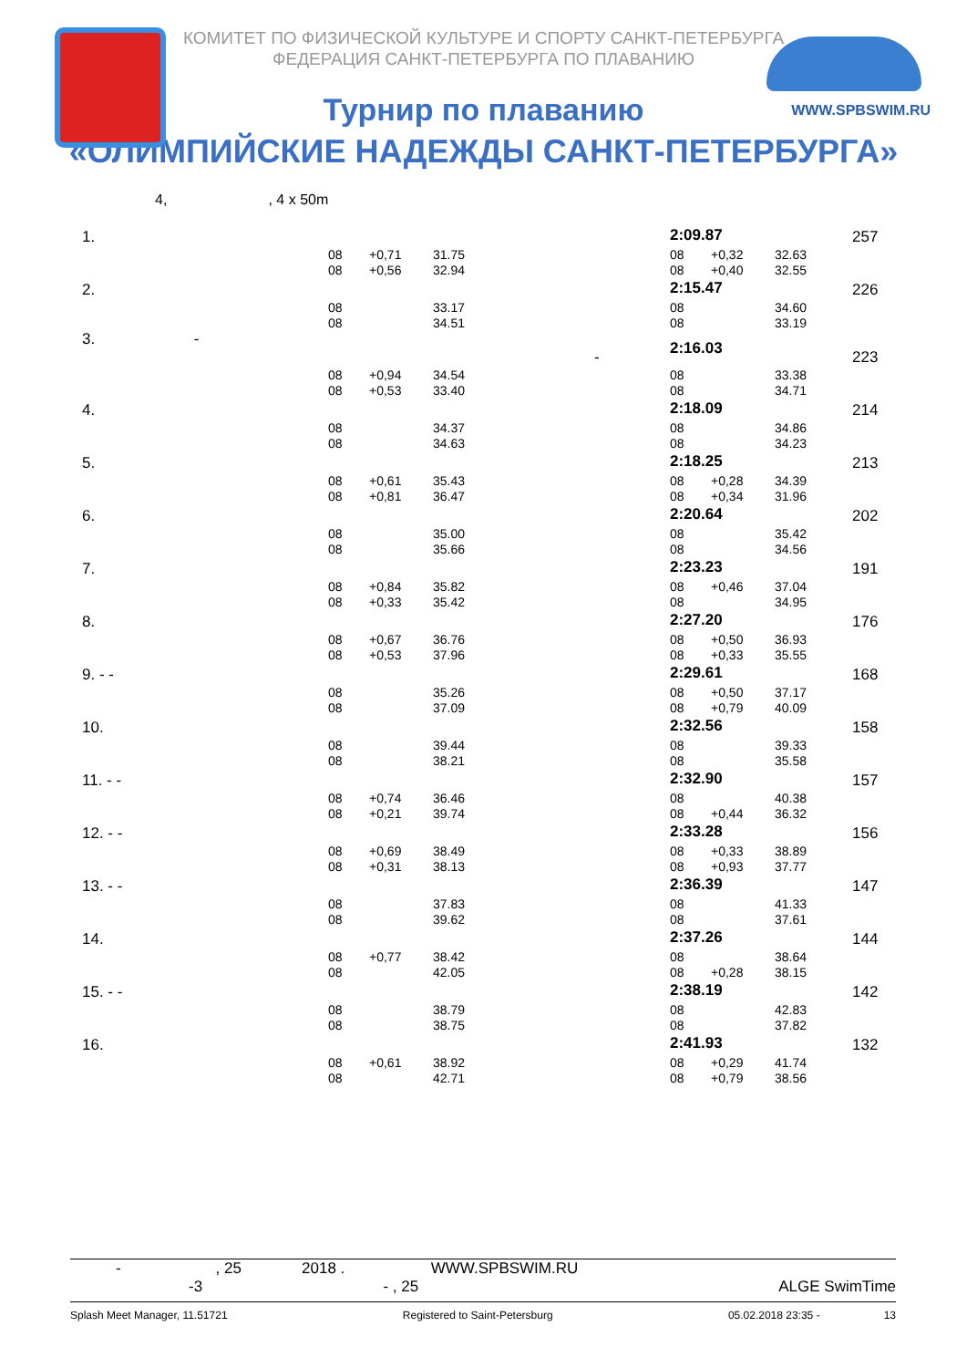КОМИТЕТ ПО ФИЗИЧЕСКОЙ КУЛЬТУРЕ И СПОРТУ САНКТ-ПЕТЕРБУРГА
ФЕДЕРАЦИЯ САНКТ-ПЕТЕРБУРГА ПО ПЛАВАНИЮ
WWW.SPBSWIM.RU
Турнир по плаванию
«ОЛИМПИЙСКИЕ НАДЕЖДЫ САНКТ-ПЕТЕРБУРГА»
4, , 4 x 50m
| 1. | | | | 2:09.87 | | | 257 |
| | 08 | +0,71 | 31.75 | 08 | +0,32 | 32.63 | |
| | 08 | +0,56 | 32.94 | 08 | +0,40 | 32.55 | |
| 2. | | | | 2:15.47 | | | 226 |
| | 08 | | 33.17 | 08 | | 34.60 | |
| | 08 | | 34.51 | 08 | | 33.19 | |
| 3. - - | | | | 2:16.03 | | | 223 |
| | 08 | +0,94 | 34.54 | 08 | | 33.38 | |
| | 08 | +0,53 | 33.40 | 08 | | 34.71 | |
| 4. | | | | 2:18.09 | | | 214 |
| | 08 | | 34.37 | 08 | | 34.86 | |
| | 08 | | 34.63 | 08 | | 34.23 | |
| 5. | | | | 2:18.25 | | | 213 |
| | 08 | +0,61 | 35.43 | 08 | +0,28 | 34.39 | |
| | 08 | +0,81 | 36.47 | 08 | +0,34 | 31.96 | |
| 6. | | | | 2:20.64 | | | 202 |
| | 08 | | 35.00 | 08 | | 35.42 | |
| | 08 | | 35.66 | 08 | | 34.56 | |
| 7. | | | | 2:23.23 | | | 191 |
| | 08 | +0,84 | 35.82 | 08 | +0,46 | 37.04 | |
| | 08 | +0,33 | 35.42 | 08 | | 34.95 | |
| 8. | | | | 2:27.20 | | | 176 |
| | 08 | +0,67 | 36.76 | 08 | +0,50 | 36.93 | |
| | 08 | +0,53 | 37.96 | 08 | +0,33 | 35.55 | |
| 9. - - | | | | 2:29.61 | | | 168 |
| | 08 | | 35.26 | 08 | +0,50 | 37.17 | |
| | 08 | | 37.09 | 08 | +0,79 | 40.09 | |
| 10. | | | | 2:32.56 | | | 158 |
| | 08 | | 39.44 | 08 | | 39.33 | |
| | 08 | | 38.21 | 08 | | 35.58 | |
| 11. - - | | | | 2:32.90 | | | 157 |
| | 08 | +0,74 | 36.46 | 08 | | 40.38 | |
| | 08 | +0,21 | 39.74 | 08 | +0,44 | 36.32 | |
| 12. - - | | | | 2:33.28 | | | 156 |
| | 08 | +0,69 | 38.49 | 08 | +0,33 | 38.89 | |
| | 08 | +0,31 | 38.13 | 08 | +0,93 | 37.77 | |
| 13. - - | | | | 2:36.39 | | | 147 |
| | 08 | | 37.83 | 08 | | 41.33 | |
| | 08 | | 39.62 | 08 | | 37.61 | |
| 14. | | | | 2:37.26 | | | 144 |
| | 08 | +0,77 | 38.42 | 08 | | 38.64 | |
| | 08 | | 42.05 | 08 | +0,28 | 38.15 | |
| 15. - - | | | | 2:38.19 | | | 142 |
| | 08 | | 38.79 | 08 | | 42.83 | |
| | 08 | | 38.75 | 08 | | 37.82 | |
| 16. | | | | 2:41.93 | | | 132 |
| | 08 | +0,61 | 38.92 | 08 | +0,29 | 41.74 | |
| | 08 | | 42.71 | 08 | +0,79 | 38.56 | |
- , 25 2018 . WWW.SPBSWIM.RU
-3 - , 25 ALGE SwimTime
Splash Meet Manager, 11.51721 Registered to Saint-Petersburg 05.02.2018 23:35 - 13